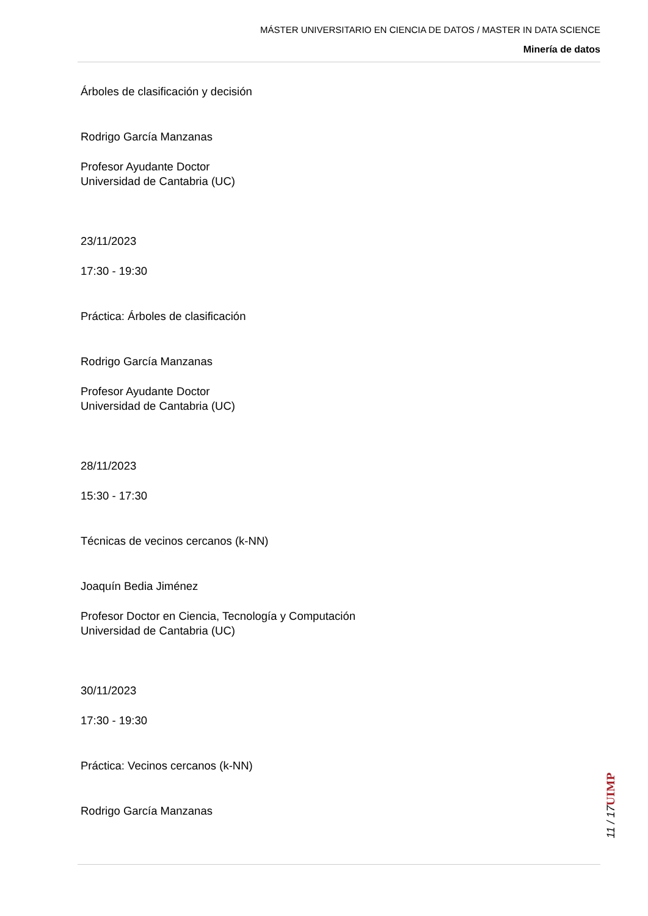MÁSTER UNIVERSITARIO EN CIENCIA DE DATOS / MASTER IN DATA SCIENCE
Minería de datos
Árboles de clasificación y decisión
Rodrigo García Manzanas
Profesor Ayudante Doctor
Universidad de Cantabria (UC)
23/11/2023
17:30 - 19:30
Práctica: Árboles de clasificación
Rodrigo García Manzanas
Profesor Ayudante Doctor
Universidad de Cantabria (UC)
28/11/2023
15:30 - 17:30
Técnicas de vecinos cercanos (k-NN)
Joaquín Bedia Jiménez
Profesor Doctor en Ciencia, Tecnología y Computación
Universidad de Cantabria (UC)
30/11/2023
17:30 - 19:30
Práctica: Vecinos cercanos (k-NN)
Rodrigo García Manzanas
UIMP
11 / 17